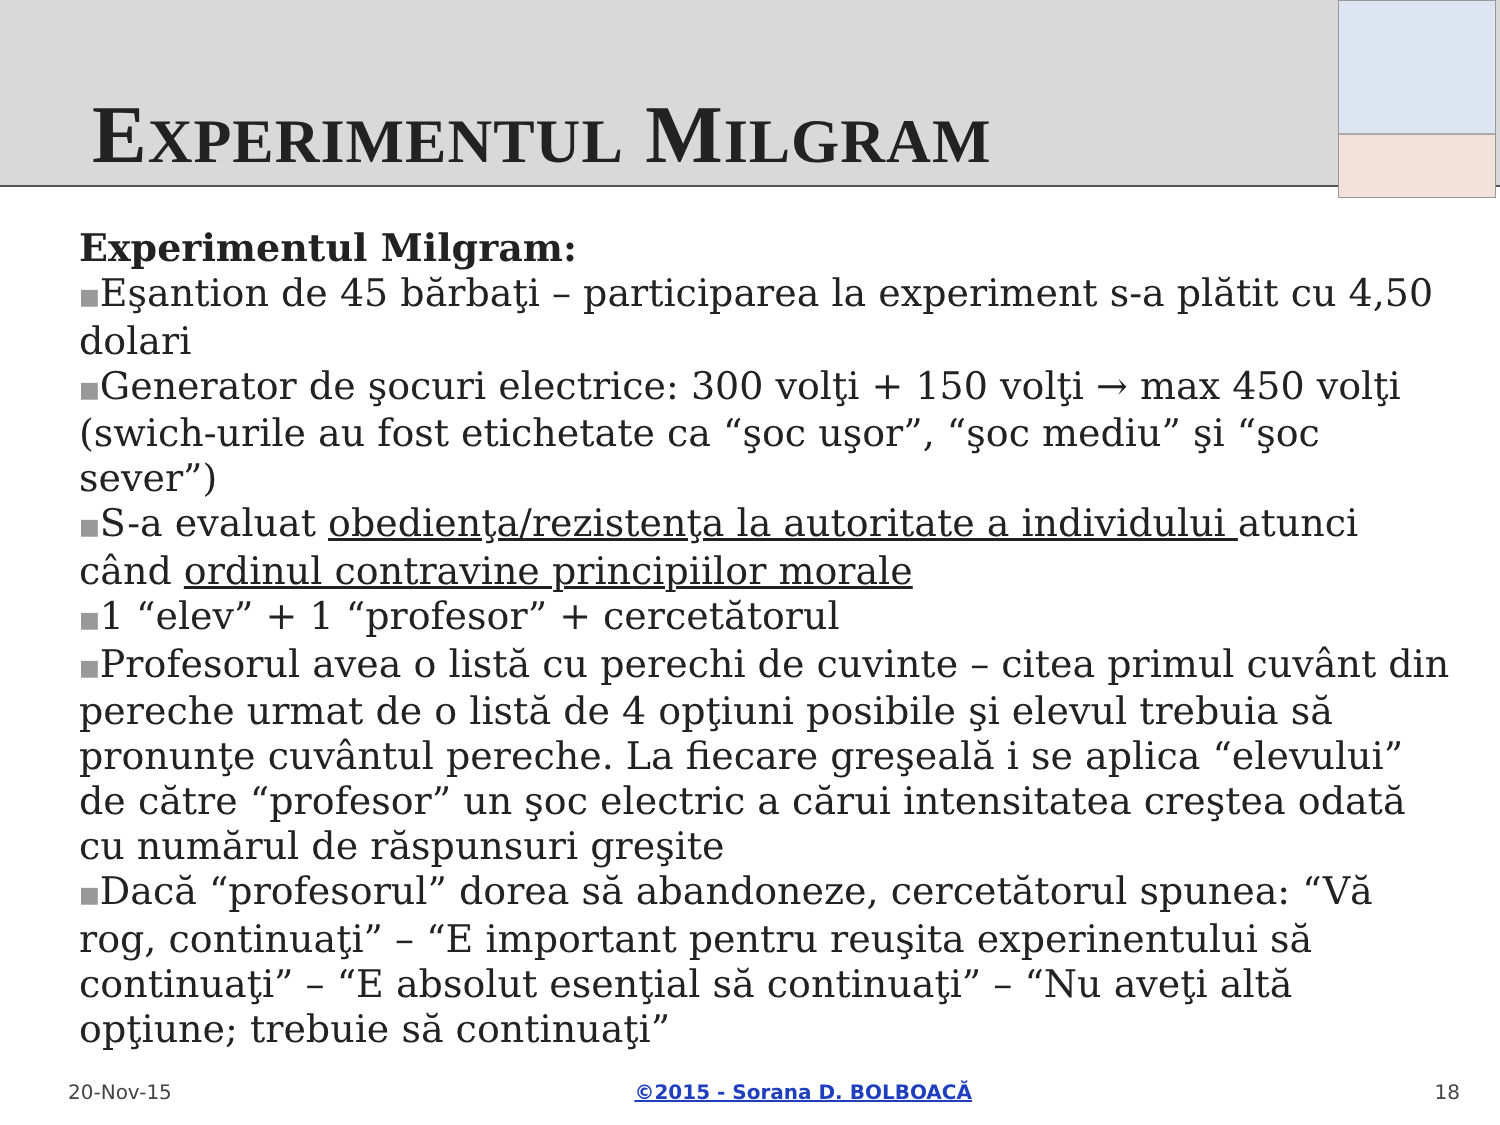EXPERIMENTUL MILGRAM
Experimentul Milgram:
■Eşantion de 45 bărbaţi – participarea la experiment s-a plătit cu 4,50 dolari
■Generator de şocuri electrice: 300 volţi + 150 volţi → max 450 volţi (swich-urile au fost etichetate ca “şoc uşor”, “şoc mediu” şi “şoc sever”)
■S-a evaluat obedienţa/rezistenţa la autoritate a individului atunci când ordinul contravine principiilor morale
■1 “elev” + 1 “profesor” + cercetătorul
■Profesorul avea o listă cu perechi de cuvinte – citea primul cuvânt din pereche urmat de o listă de 4 opţiuni posibile şi elevul trebuia să pronunţe cuvântul pereche. La fiecare greşeală i se aplica “elevului” de către “profesor” un şoc electric a cărui intensitatea creştea odată cu numărul de răspunsuri greşite
■Dacă “profesorul” dorea să abandoneze, cercetătorul spunea: “Vă rog, continuaţi” – “E important pentru reuşita experinentului să continuaţi” – “E absolut esenţial să continuaţi” – “Nu aveţi altă opţiune; trebuie să continuaţi”
20-Nov-15 ©2015 - Sorana D. BOLBOACĂ 18